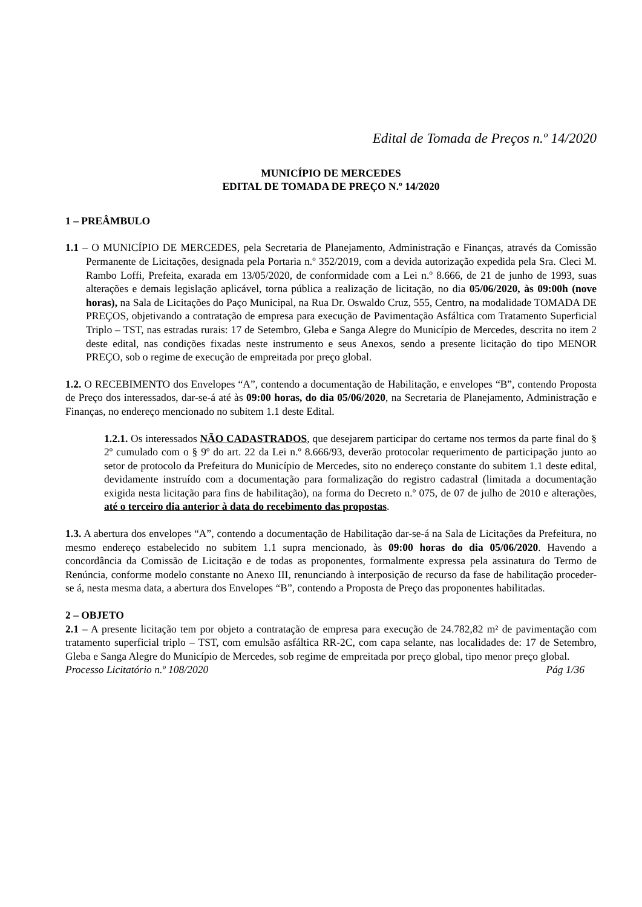Edital de Tomada de Preços n.º 14/2020
MUNICÍPIO DE MERCEDES
EDITAL DE TOMADA DE PREÇO N.º 14/2020
1 – PREÂMBULO
1.1 – O MUNICÍPIO DE MERCEDES, pela Secretaria de Planejamento, Administração e Finanças, através da Comissão Permanente de Licitações, designada pela Portaria n.º 352/2019, com a devida autorização expedida pela Sra. Cleci M. Rambo Loffi, Prefeita, exarada em 13/05/2020, de conformidade com a Lei n.º 8.666, de 21 de junho de 1993, suas alterações e demais legislação aplicável, torna pública a realização de licitação, no dia 05/06/2020, às 09:00h (nove horas), na Sala de Licitações do Paço Municipal, na Rua Dr. Oswaldo Cruz, 555, Centro, na modalidade TOMADA DE PREÇOS, objetivando a contratação de empresa para execução de Pavimentação Asfáltica com Tratamento Superficial Triplo – TST, nas estradas rurais: 17 de Setembro, Gleba e Sanga Alegre do Município de Mercedes, descrita no item 2 deste edital, nas condições fixadas neste instrumento e seus Anexos, sendo a presente licitação do tipo MENOR PREÇO, sob o regime de execução de empreitada por preço global.
1.2. O RECEBIMENTO dos Envelopes “A”, contendo a documentação de Habilitação, e envelopes “B”, contendo Proposta de Preço dos interessados, dar-se-á até às 09:00 horas, do dia 05/06/2020, na Secretaria de Planejamento, Administração e Finanças, no endereço mencionado no subitem 1.1 deste Edital.
1.2.1. Os interessados NÃO CADASTRADOS, que desejarem participar do certame nos termos da parte final do § 2º cumulado com o § 9º do art. 22 da Lei n.º 8.666/93, deverão protocolar requerimento de participação junto ao setor de protocolo da Prefeitura do Município de Mercedes, sito no endereço constante do subitem 1.1 deste edital, devidamente instruído com a documentação para formalização do registro cadastral (limitada a documentação exigida nesta licitação para fins de habilitação), na forma do Decreto n.º 075, de 07 de julho de 2010 e alterações, até o terceiro dia anterior à data do recebimento das propostas.
1.3. A abertura dos envelopes “A”, contendo a documentação de Habilitação dar-se-á na Sala de Licitações da Prefeitura, no mesmo endereço estabelecido no subitem 1.1 supra mencionado, às 09:00 horas do dia 05/06/2020. Havendo a concordância da Comissão de Licitação e de todas as proponentes, formalmente expressa pela assinatura do Termo de Renúncia, conforme modelo constante no Anexo III, renunciando à interposição de recurso da fase de habilitação proceder-se á, nesta mesma data, a abertura dos Envelopes “B”, contendo a Proposta de Preço das proponentes habilitadas.
2 – OBJETO
2.1 – A presente licitação tem por objeto a contratação de empresa para execução de 24.782,82 m² de pavimentação com tratamento superficial triplo – TST, com emulsão asfáltica RR-2C, com capa selante, nas localidades de: 17 de Setembro, Gleba e Sanga Alegre do Município de Mercedes, sob regime de empreitada por preço global, tipo menor preço global.
Processo Licitatório n.º 108/2020 Pág 1/36